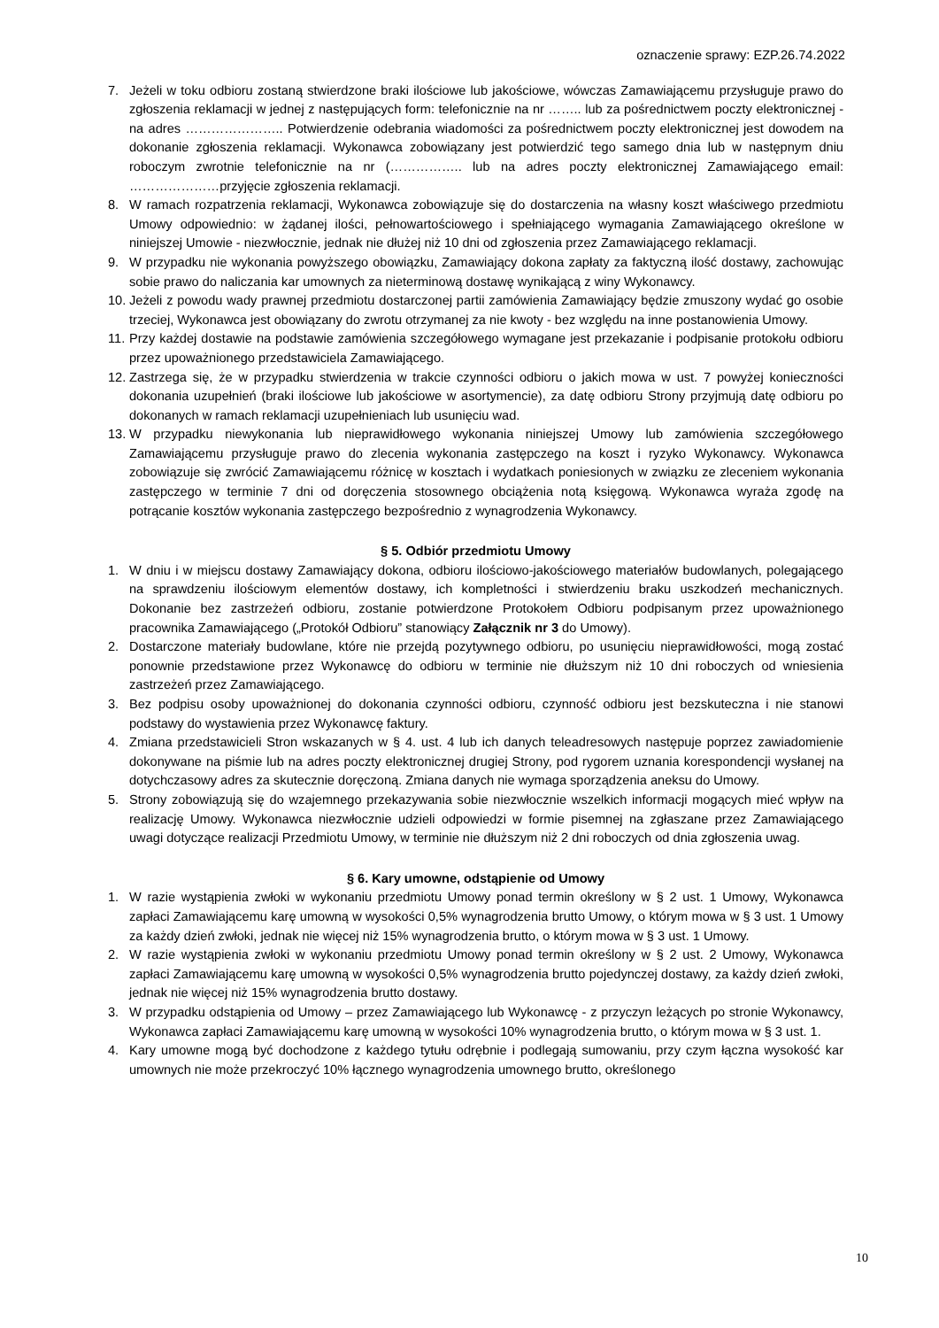oznaczenie sprawy: EZP.26.74.2022
7. Jeżeli w toku odbioru zostaną stwierdzone braki ilościowe lub jakościowe, wówczas Zamawiającemu przysługuje prawo do zgłoszenia reklamacji w jednej z następujących form: telefonicznie na nr …….. lub za pośrednictwem poczty elektronicznej - na adres ………………….. Potwierdzenie odebrania wiadomości za pośrednictwem poczty elektronicznej jest dowodem na dokonanie zgłoszenia reklamacji. Wykonawca zobowiązany jest potwierdzić tego samego dnia lub w następnym dniu roboczym zwrotnie telefonicznie na nr (…………….. lub na adres poczty elektronicznej Zamawiającego email: …………………przyjęcie zgłoszenia reklamacji.
8. W ramach rozpatrzenia reklamacji, Wykonawca zobowiązuje się do dostarczenia na własny koszt właściwego przedmiotu Umowy odpowiednio: w żądanej ilości, pełnowartościowego i spełniającego wymagania Zamawiającego określone w niniejszej Umowie - niezwłocznie, jednak nie dłużej niż 10 dni od zgłoszenia przez Zamawiającego reklamacji.
9. W przypadku nie wykonania powyższego obowiązku, Zamawiający dokona zapłaty za faktyczną ilość dostawy, zachowując sobie prawo do naliczania kar umownych za nieterminową dostawę wynikającą z winy Wykonawcy.
10. Jeżeli z powodu wady prawnej przedmiotu dostarczonej partii zamówienia Zamawiający będzie zmuszony wydać go osobie trzeciej, Wykonawca jest obowiązany do zwrotu otrzymanej za nie kwoty - bez względu na inne postanowienia Umowy.
11. Przy każdej dostawie na podstawie zamówienia szczegółowego wymagane jest przekazanie i podpisanie protokołu odbioru przez upoważnionego przedstawiciela Zamawiającego.
12. Zastrzega się, że w przypadku stwierdzenia w trakcie czynności odbioru o jakich mowa w ust. 7 powyżej konieczności dokonania uzupełnień (braki ilościowe lub jakościowe w asortymencie), za datę odbioru Strony przyjmują datę odbioru po dokonanych w ramach reklamacji uzupełnieniach lub usunięciu wad.
13. W przypadku niewykonania lub nieprawidłowego wykonania niniejszej Umowy lub zamówienia szczegółowego Zamawiającemu przysługuje prawo do zlecenia wykonania zastępczego na koszt i ryzyko Wykonawcy. Wykonawca zobowiązuje się zwrócić Zamawiającemu różnicę w kosztach i wydatkach poniesionych w związku ze zleceniem wykonania zastępczego w terminie 7 dni od doręczenia stosownego obciążenia notą księgową. Wykonawca wyraża zgodę na potrącanie kosztów wykonania zastępczego bezpośrednio z wynagrodzenia Wykonawcy.
§ 5. Odbiór przedmiotu Umowy
1. W dniu i w miejscu dostawy Zamawiający dokona, odbioru ilościowo-jakościowego materiałów budowlanych, polegającego na sprawdzeniu ilościowym elementów dostawy, ich kompletności i stwierdzeniu braku uszkodzeń mechanicznych. Dokonanie bez zastrzeżeń odbioru, zostanie potwierdzone Protokołem Odbioru podpisanym przez upoważnionego pracownika Zamawiającego („Protokół Odbioru” stanowiący Załącznik nr 3 do Umowy).
2. Dostarczone materiały budowlane, które nie przejdą pozytywnego odbioru, po usunięciu nieprawidłowości, mogą zostać ponownie przedstawione przez Wykonawcę do odbioru w terminie nie dłuższym niż 10 dni roboczych od wniesienia zastrzeżeń przez Zamawiającego.
3. Bez podpisu osoby upoważnionej do dokonania czynności odbioru, czynność odbioru jest bezskuteczna i nie stanowi podstawy do wystawienia przez Wykonawcę faktury.
4. Zmiana przedstawicieli Stron wskazanych w § 4. ust. 4 lub ich danych teleadresowych następuje poprzez zawiadomienie dokonywane na piśmie lub na adres poczty elektronicznej drugiej Strony, pod rygorem uznania korespondencji wysłanej na dotychczasowy adres za skutecznie doręczoną. Zmiana danych nie wymaga sporządzenia aneksu do Umowy.
5. Strony zobowiązują się do wzajemnego przekazywania sobie niezwłocznie wszelkich informacji mogących mieć wpływ na realizację Umowy. Wykonawca niezwłocznie udzieli odpowiedzi w formie pisemnej na zgłaszane przez Zamawiającego uwagi dotyczące realizacji Przedmiotu Umowy, w terminie nie dłuższym niż 2 dni roboczych od dnia zgłoszenia uwag.
§ 6. Kary umowne, odstąpienie od Umowy
1. W razie wystąpienia zwłoki w wykonaniu przedmiotu Umowy ponad termin określony w § 2 ust. 1 Umowy, Wykonawca zapłaci Zamawiającemu karę umowną w wysokości 0,5% wynagrodzenia brutto Umowy, o którym mowa w § 3 ust. 1 Umowy za każdy dzień zwłoki, jednak nie więcej niż 15% wynagrodzenia brutto, o którym mowa w § 3 ust. 1 Umowy.
2. W razie wystąpienia zwłoki w wykonaniu przedmiotu Umowy ponad termin określony w § 2 ust. 2 Umowy, Wykonawca zapłaci Zamawiającemu karę umowną w wysokości 0,5% wynagrodzenia brutto pojedynczej dostawy, za każdy dzień zwłoki, jednak nie więcej niż 15% wynagrodzenia brutto dostawy.
3. W przypadku odstąpienia od Umowy – przez Zamawiającego lub Wykonawcę - z przyczyn leżących po stronie Wykonawcy, Wykonawca zapłaci Zamawiającemu karę umowną w wysokości 10% wynagrodzenia brutto, o którym mowa w § 3 ust. 1.
4. Kary umowne mogą być dochodzone z każdego tytułu odrębnie i podlegają sumowaniu, przy czym łączna wysokość kar umownych nie może przekroczyć 10% łącznego wynagrodzenia umownego brutto, określonego
10